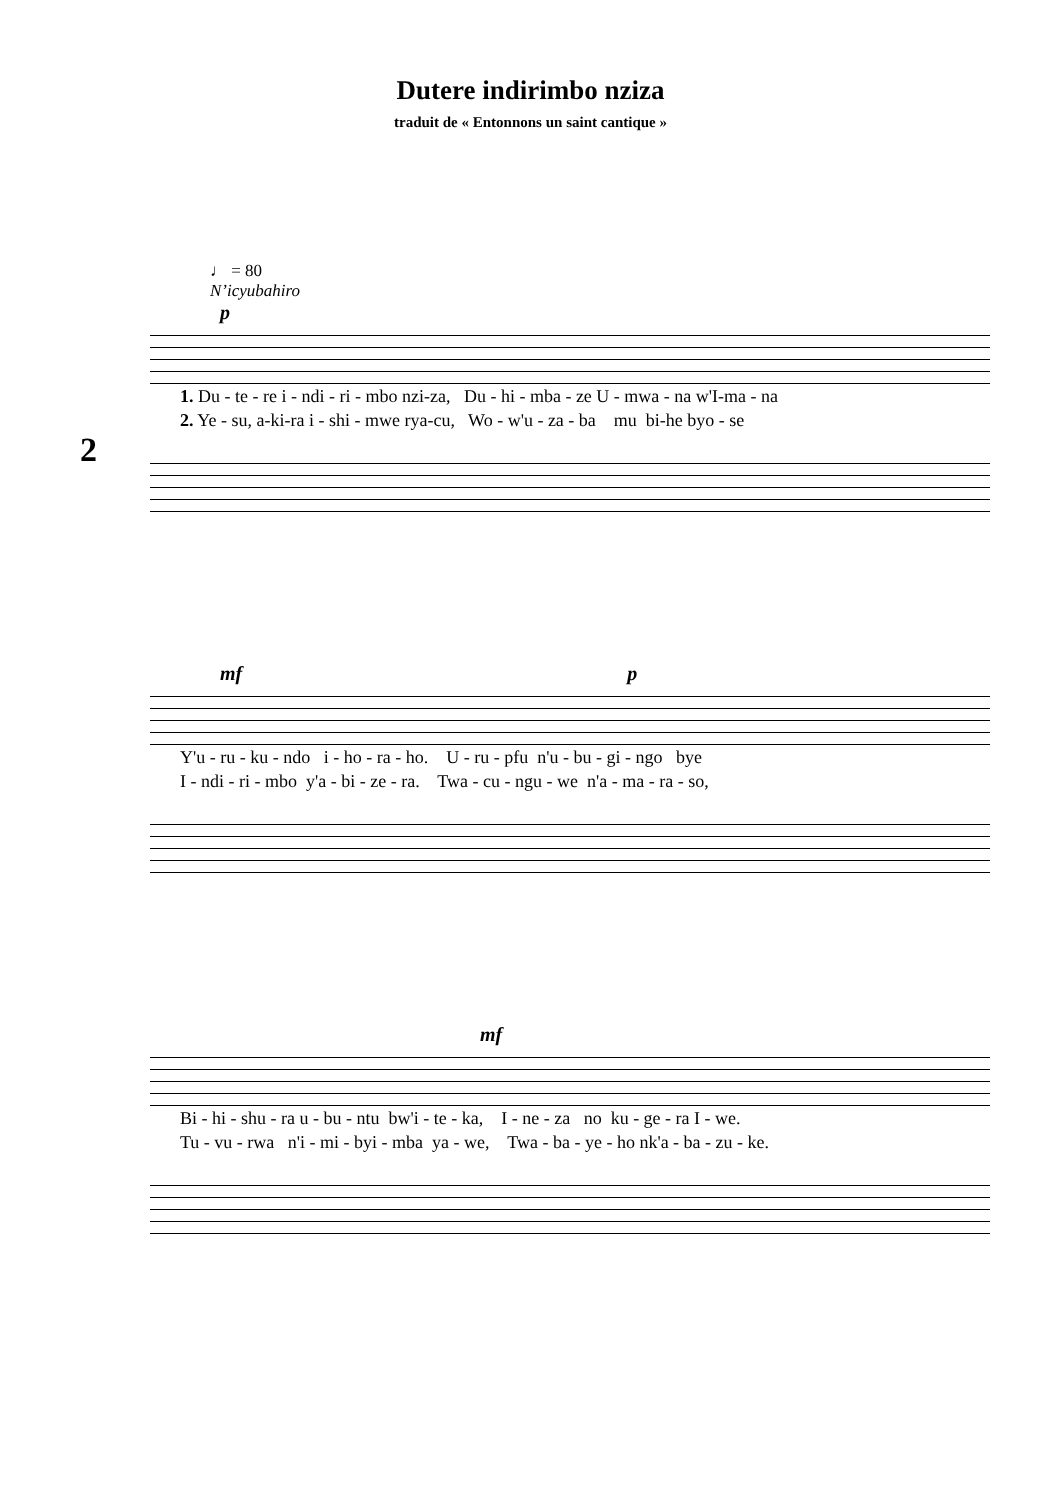Dutere indirimbo nziza
traduit de « Entonnons un saint cantique »
2
♩ = 80
N’icyubahiro
p
1. Du - te - re i - ndi - ri - mbo nzi-za, Du - hi - mba - ze U - mwa - na w'I-ma - na 2. Ye - su, a-ki-ra i - shi - mwe rya-cu, Wo - w'u - za - ba mu bi-he byo - se
mf p
Y'u - ru - ku - ndo i - ho - ra - ho. U - ru - pfu n'u - bu - gi - ngo bye I - ndi - ri - mbo y'a - bi - ze - ra. Twa - cu - ngu - we n'a - ma - ra - so,
mf
Bi - hi - shu - ra u - bu - ntu bw'i - te - ka, I - ne - za no ku - ge - ra I - we. Tu - vu - rwa n'i - mi - byi - mba ya - we, Twa - ba - ye - ho nk'a - ba - zu - ke.